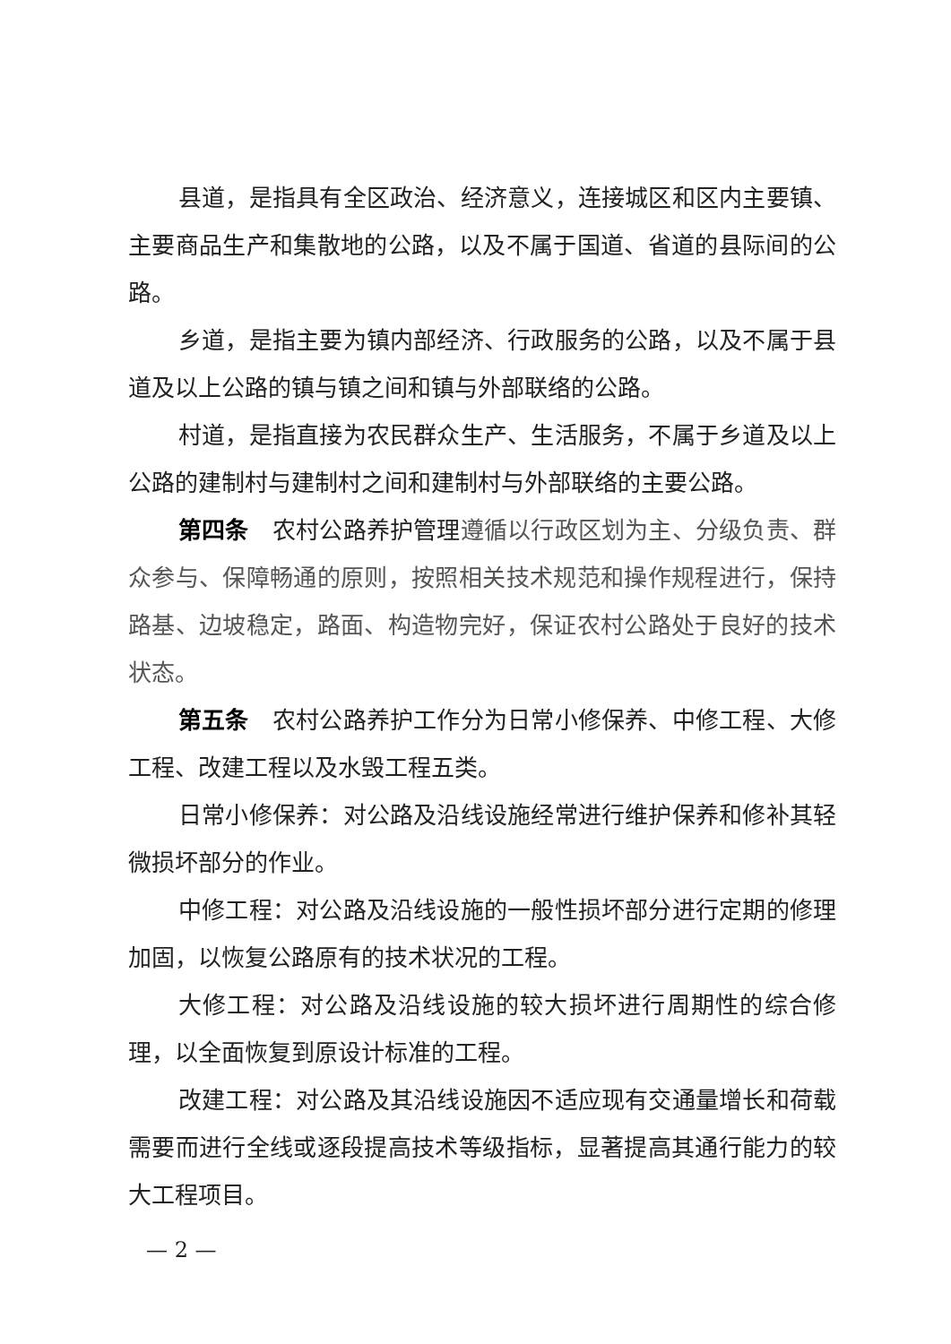县道，是指具有全区政治、经济意义，连接城区和区内主要镇、主要商品生产和集散地的公路，以及不属于国道、省道的县际间的公路。
乡道，是指主要为镇内部经济、行政服务的公路，以及不属于县道及以上公路的镇与镇之间和镇与外部联络的公路。
村道，是指直接为农民群众生产、生活服务，不属于乡道及以上公路的建制村与建制村之间和建制村与外部联络的主要公路。
第四条　农村公路养护管理遵循以行政区划为主、分级负责、群众参与、保障畅通的原则，按照相关技术规范和操作规程进行，保持路基、边坡稳定，路面、构造物完好，保证农村公路处于良好的技术状态。
第五条　农村公路养护工作分为日常小修保养、中修工程、大修工程、改建工程以及水毁工程五类。
日常小修保养：对公路及沿线设施经常进行维护保养和修补其轻微损坏部分的作业。
中修工程：对公路及沿线设施的一般性损坏部分进行定期的修理加固，以恢复公路原有的技术状况的工程。
大修工程：对公路及沿线设施的较大损坏进行周期性的综合修理，以全面恢复到原设计标准的工程。
改建工程：对公路及其沿线设施因不适应现有交通量增长和荷载需要而进行全线或逐段提高技术等级指标，显著提高其通行能力的较大工程项目。
— 2 —